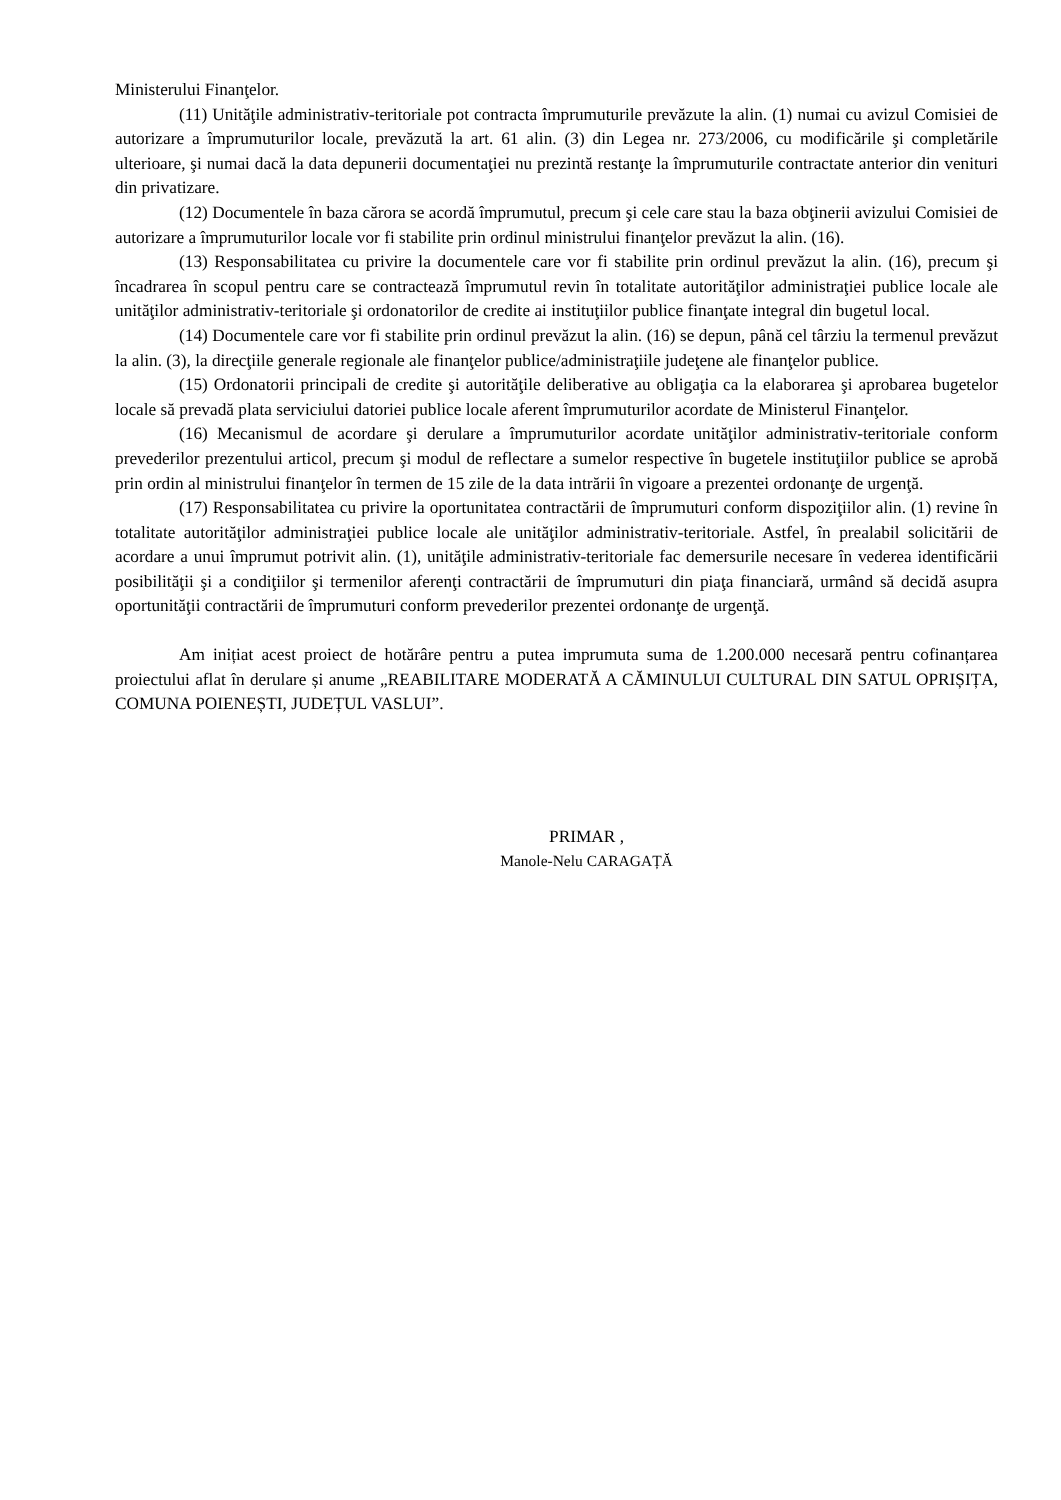Ministerului Finanţelor.
(11) Unităţile administrativ-teritoriale pot contracta împrumuturile prevăzute la alin. (1) numai cu avizul Comisiei de autorizare a împrumuturilor locale, prevăzută la art. 61 alin. (3) din Legea nr. 273/2006, cu modificările şi completările ulterioare, şi numai dacă la data depunerii documentaţiei nu prezintă restanţe la împrumuturile contractate anterior din venituri din privatizare.
(12) Documentele în baza cărora se acordă împrumutul, precum şi cele care stau la baza obţinerii avizului Comisiei de autorizare a împrumuturilor locale vor fi stabilite prin ordinul ministrului finanţelor prevăzut la alin. (16).
(13) Responsabilitatea cu privire la documentele care vor fi stabilite prin ordinul prevăzut la alin. (16), precum şi încadrarea în scopul pentru care se contractează împrumutul revin în totalitate autorităţilor administraţiei publice locale ale unităţilor administrativ-teritoriale şi ordonatorilor de credite ai instituţiilor publice finanţate integral din bugetul local.
(14) Documentele care vor fi stabilite prin ordinul prevăzut la alin. (16) se depun, până cel târziu la termenul prevăzut la alin. (3), la direcţiile generale regionale ale finanţelor publice/administraţiile judeţene ale finanţelor publice.
(15) Ordonatorii principali de credite şi autorităţile deliberative au obligaţia ca la elaborarea şi aprobarea bugetelor locale să prevadă plata serviciului datoriei publice locale aferent împrumuturilor acordate de Ministerul Finanţelor.
(16) Mecanismul de acordare şi derulare a împrumuturilor acordate unităţilor administrativ-teritoriale conform prevederilor prezentului articol, precum şi modul de reflectare a sumelor respective în bugetele instituţiilor publice se aprobă prin ordin al ministrului finanţelor în termen de 15 zile de la data intrării în vigoare a prezentei ordonanţe de urgenţă.
(17) Responsabilitatea cu privire la oportunitatea contractării de împrumuturi conform dispoziţiilor alin. (1) revine în totalitate autorităţilor administraţiei publice locale ale unităţilor administrativ-teritoriale. Astfel, în prealabil solicitării de acordare a unui împrumut potrivit alin. (1), unităţile administrativ-teritoriale fac demersurile necesare în vederea identificării posibilităţii şi a condiţiilor şi termenilor aferenţi contractării de împrumuturi din piaţa financiară, urmând să decidă asupra oportunităţii contractării de împrumuturi conform prevederilor prezentei ordonanţe de urgenţă.
Am inițiat acest proiect de hotărâre pentru a putea imprumuta suma de 1.200.000 necesară pentru cofinanțarea proiectului aflat în derulare și anume „REABILITARE MODERATĂ A CĂMINULUI CULTURAL DIN SATUL OPRIȘIȚA, COMUNA POIENEȘTI, JUDEȚUL VASLUI”.
PRIMAR ,
Manole-Nelu CARAGAȚĂ